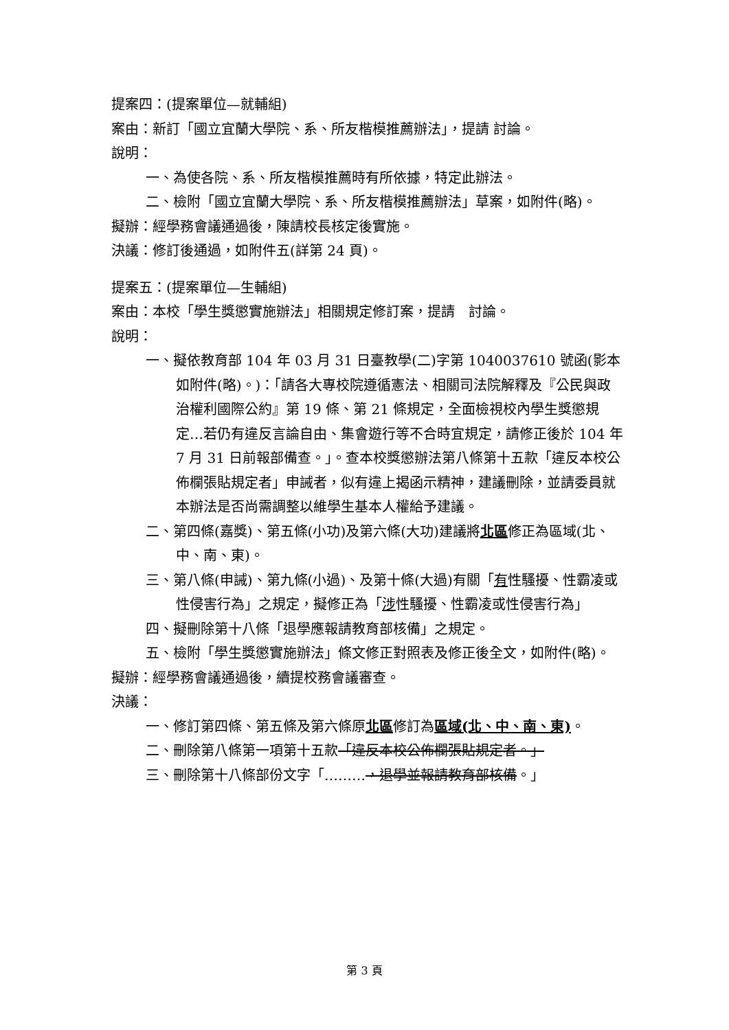提案四：(提案單位—就輔組)
案由：新訂「國立宜蘭大學院、系、所友楷模推薦辦法」，提請 討論。
說明：
一、為使各院、系、所友楷模推薦時有所依據，特定此辦法。
二、檢附「國立宜蘭大學院、系、所友楷模推薦辦法」草案，如附件(略)。
擬辦：經學務會議通過後，陳請校長核定後實施。
決議：修訂後通過，如附件五(詳第 24 頁)。
提案五：(提案單位—生輔組)
案由：本校「學生獎懲實施辦法」相關規定修訂案，提請　討論。
說明：
一、擬依教育部 104 年 03 月 31 日臺教學(二)字第 1040037610 號函(影本如附件(略)。)：「請各大專校院遵循憲法、相關司法院解釋及『公民與政治權利國際公約』第 19 條、第 21 條規定，全面檢視校內學生獎懲規定…若仍有違反言論自由、集會遊行等不合時宜規定，請修正後於 104 年 7 月 31 日前報部備查。」。查本校獎懲辦法第八條第十五款「違反本校公佈欄張貼規定者」申誡者，似有違上揭函示精神，建議刪除，並請委員就本辦法是否尚需調整以維學生基本人權給予建議。
二、第四條(嘉獎)、第五條(小功)及第六條(大功)建議將北區修正為區域(北、中、南、東)。
三、第八條(申誡)、第九條(小過)、及第十條(大過)有關「有性騷擾、性霸凌或性侵害行為」之規定，擬修正為「涉性騷擾、性霸凌或性侵害行為」
四、擬刪除第十八條「退學應報請教育部核備」之規定。
五、檢附「學生獎懲實施辦法」條文修正對照表及修正後全文，如附件(略)。
擬辦：經學務會議通過後，續提校務會議審查。
決議：
一、修訂第四條、第五條及第六條原北區修訂為區域(北、中、南、東)。
二、刪除第八條第一項第十五款「違反本校公佈欄張貼規定者。」
三、刪除第十八條部份文字「………，退學並報請教育部核備。」
第 3 頁